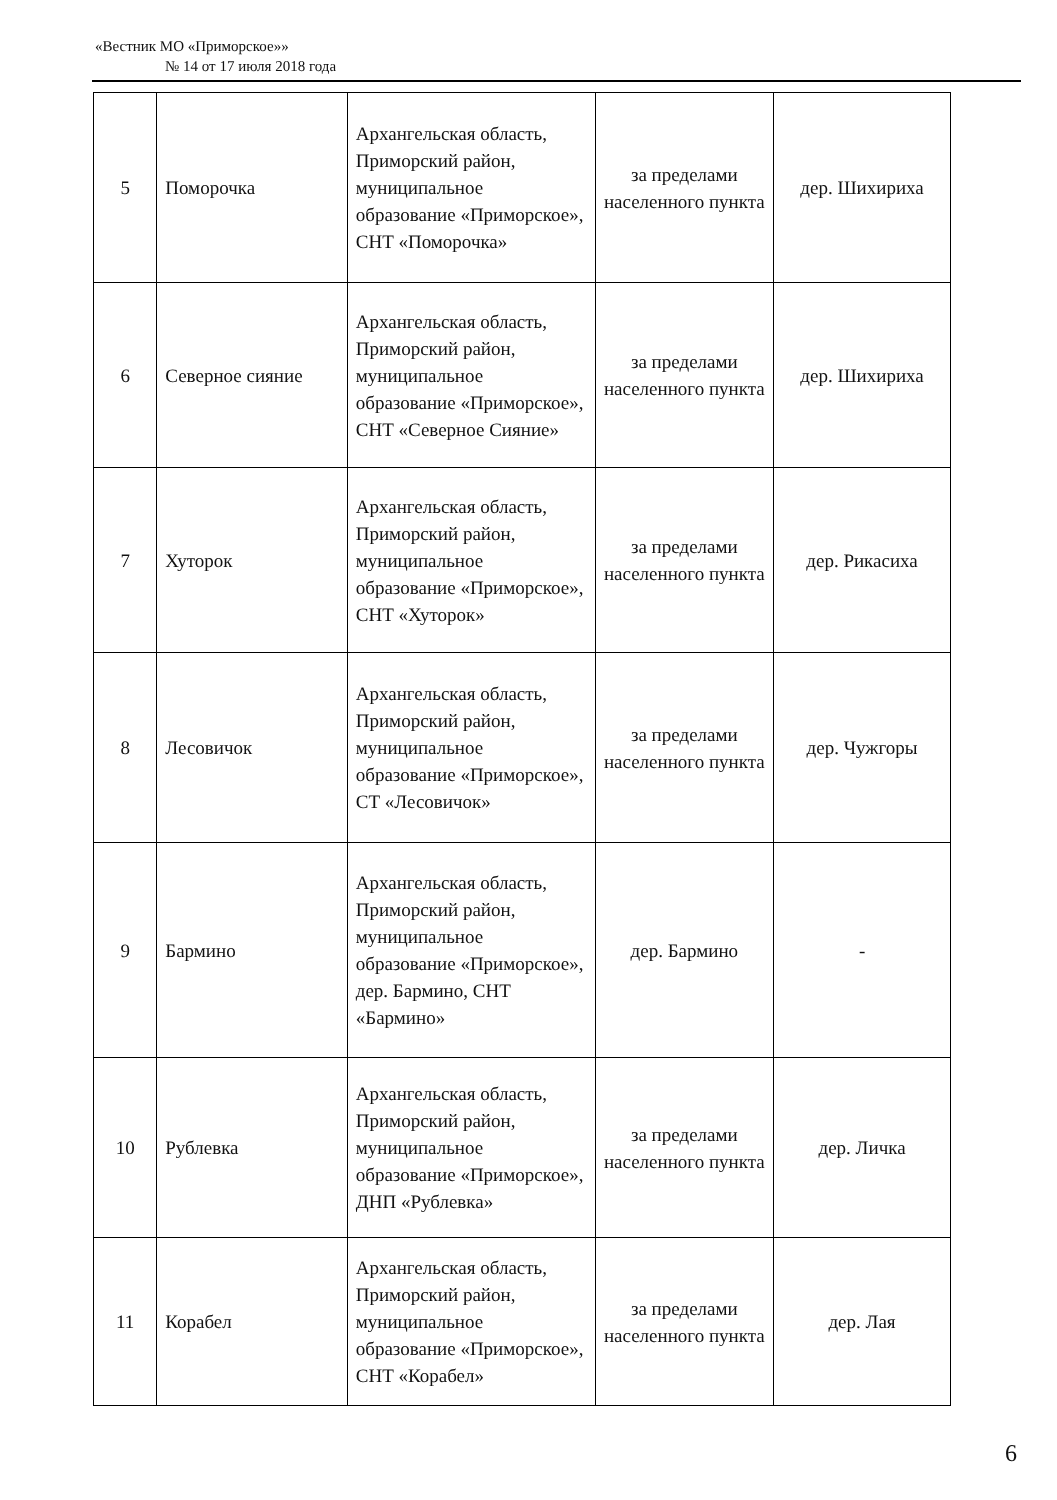«Вестник МО «Приморское»»
№ 14 от 17 июля 2018 года
| 5 | Поморочка | Архангельская область, Приморский район, муниципальное образование «Приморское», СНТ «Поморочка» | за пределами населенного пункта | дер. Шихириха |
| 6 | Северное сияние | Архангельская область, Приморский район, муниципальное образование «Приморское», СНТ «Северное Сияние» | за пределами населенного пункта | дер. Шихириха |
| 7 | Хуторок | Архангельская область, Приморский район, муниципальное образование «Приморское», СНТ «Хуторок» | за пределами населенного пункта | дер. Рикасиха |
| 8 | Лесовичок | Архангельская область, Приморский район, муниципальное образование «Приморское», СТ «Лесовичок» | за пределами населенного пункта | дер. Чужгоры |
| 9 | Бармино | Архангельская область, Приморский район, муниципальное образование «Приморское», дер. Бармино, СНТ «Бармино» | дер. Бармино | - |
| 10 | Рублевка | Архангельская область, Приморский район, муниципальное образование «Приморское», ДНП «Рублевка» | за пределами населенного пункта | дер. Личка |
| 11 | Корабел | Архангельская область, Приморский район, муниципальное образование «Приморское», СНТ «Корабел» | за пределами населенного пункта | дер. Лая |
6